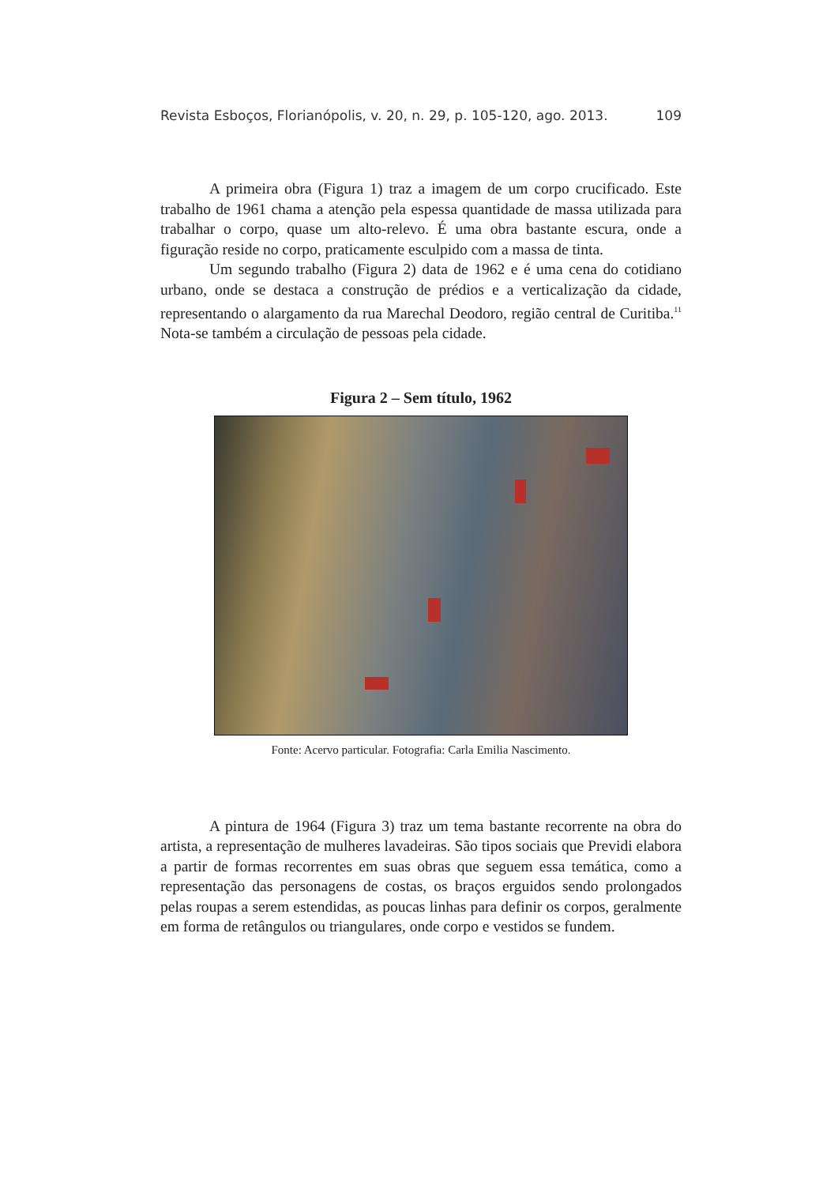Revista Esboços, Florianópolis, v. 20, n. 29, p. 105-120, ago. 2013. 109
A primeira obra (Figura 1) traz a imagem de um corpo crucificado. Este trabalho de 1961 chama a atenção pela espessa quantidade de massa utilizada para trabalhar o corpo, quase um alto-relevo. É uma obra bastante escura, onde a figuração reside no corpo, praticamente esculpido com a massa de tinta.
Um segundo trabalho (Figura 2) data de 1962 e é uma cena do cotidiano urbano, onde se destaca a construção de prédios e a verticalização da cidade, representando o alargamento da rua Marechal Deodoro, região central de Curitiba.<sup>11</sup> Nota-se também a circulação de pessoas pela cidade.
Figura 2 – Sem título, 1962
Fonte: Acervo particular. Fotografia: Carla Emilia Nascimento.
A pintura de 1964 (Figura 3) traz um tema bastante recorrente na obra do artista, a representação de mulheres lavadeiras. São tipos sociais que Previdi elabora a partir de formas recorrentes em suas obras que seguem essa temática, como a representação das personagens de costas, os braços erguidos sendo prolongados pelas roupas a serem estendidas, as poucas linhas para definir os corpos, geralmente em forma de retângulos ou triangulares, onde corpo e vestidos se fundem.